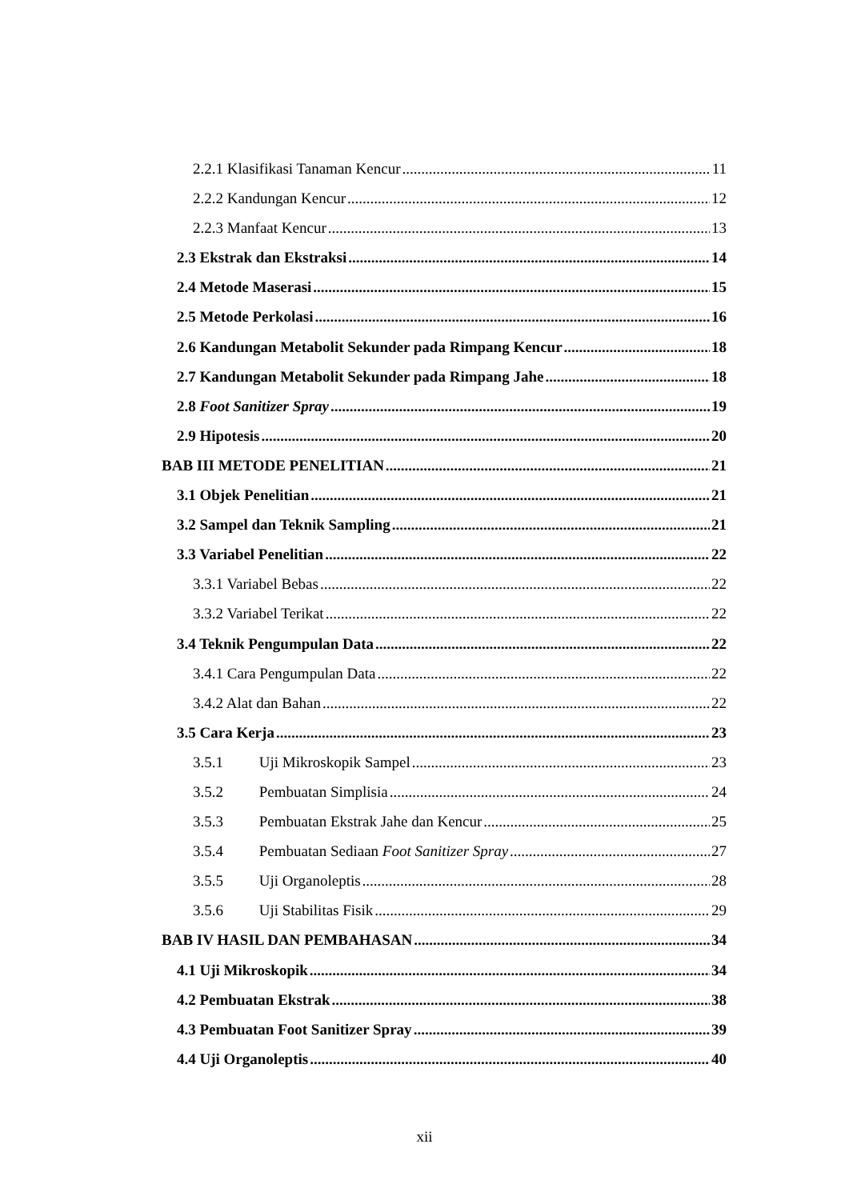2.2.1 Klasifikasi Tanaman Kencur 11
2.2.2 Kandungan Kencur 12
2.2.3 Manfaat Kencur 13
2.3 Ekstrak dan Ekstraksi 14
2.4 Metode Maserasi 15
2.5 Metode Perkolasi 16
2.6 Kandungan Metabolit Sekunder pada Rimpang Kencur 18
2.7 Kandungan Metabolit Sekunder pada Rimpang Jahe 18
2.8 Foot Sanitizer Spray 19
2.9 Hipotesis 20
BAB III METODE PENELITIAN 21
3.1 Objek Penelitian 21
3.2 Sampel dan Teknik Sampling 21
3.3 Variabel Penelitian 22
3.3.1 Variabel Bebas 22
3.3.2 Variabel Terikat 22
3.4 Teknik Pengumpulan Data 22
3.4.1 Cara Pengumpulan Data 22
3.4.2 Alat dan Bahan 22
3.5 Cara Kerja 23
3.5.1 Uji Mikroskopik Sampel 23
3.5.2 Pembuatan Simplisia 24
3.5.3 Pembuatan Ekstrak Jahe dan Kencur 25
3.5.4 Pembuatan Sediaan Foot Sanitizer Spray 27
3.5.5 Uji Organoleptis 28
3.5.6 Uji Stabilitas Fisik 29
BAB IV HASIL DAN PEMBAHASAN 34
4.1 Uji Mikroskopik 34
4.2 Pembuatan Ekstrak 38
4.3 Pembuatan Foot Sanitizer Spray 39
4.4 Uji Organoleptis 40
xii